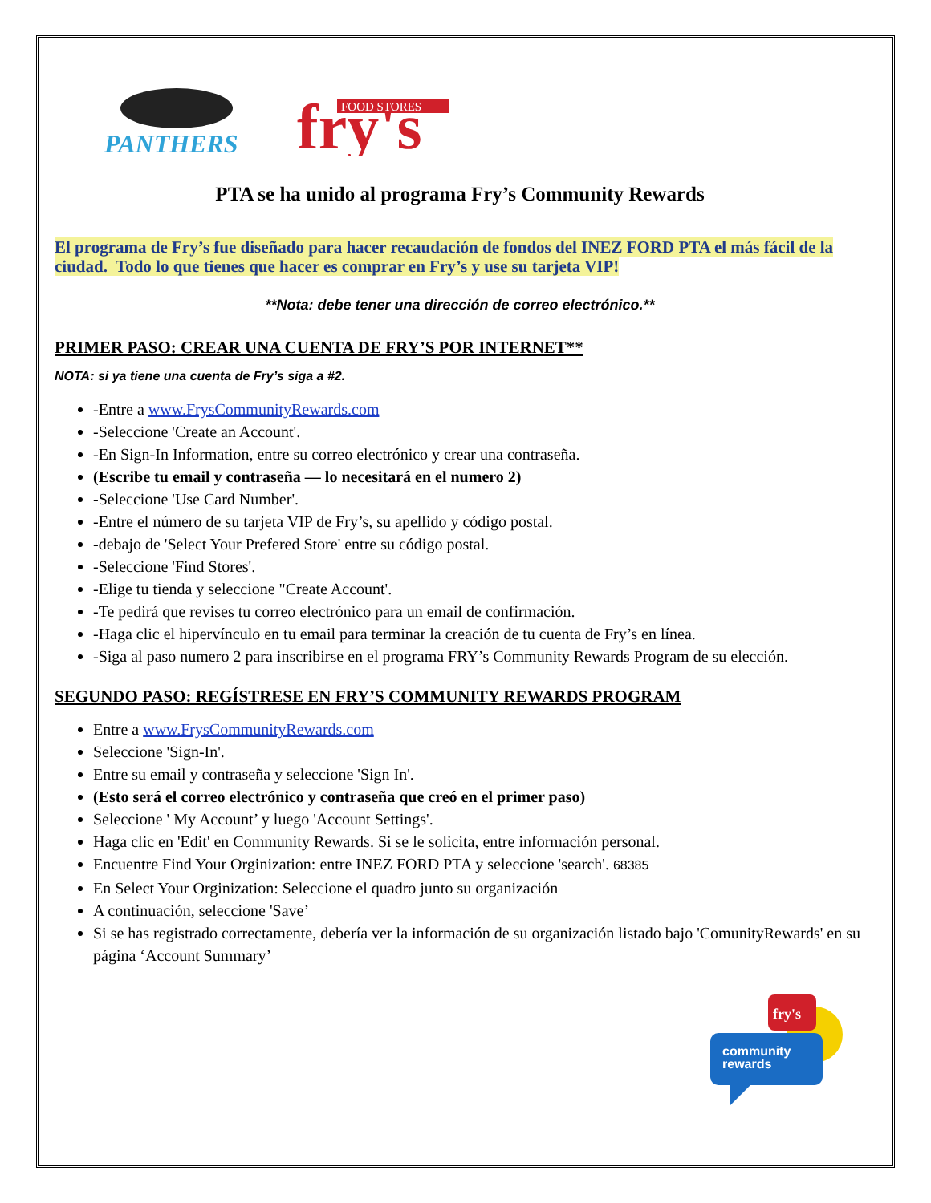PANTHERS
fry's
FOOD STORES
PTA se ha unido al programa Fry’s Community Rewards
El programa de Fry’s fue diseñado para hacer recaudación de fondos del INEZ FORD PTA el más fácil de la ciudad. Todo lo que tienes que hacer es comprar en Fry’s y use su tarjeta VIP!
**Nota: debe tener una dirección de correo electrónico.**
PRIMER PASO: CREAR UNA CUENTA DE FRY’S POR INTERNET**
NOTA: si ya tiene una cuenta de Fry’s siga a #2.
-Entre a www.FrysCommunityRewards.com
-Seleccione 'Create an Account'.
-En Sign-In Information, entre su correo electrónico y crear una contraseña.
(Escribe tu email y contraseña — lo necesitará en el numero 2)
-Seleccione 'Use Card Number'.
-Entre el número de su tarjeta VIP de Fry’s, su apellido y código postal.
-debajo de 'Select Your Prefered Store' entre su código postal.
-Seleccione 'Find Stores'.
-Elige tu tienda y seleccione "Create Account'.
-Te pedirá que revises tu correo electrónico para un email de confirmación.
-Haga clic el hipervínculo en tu email para terminar la creación de tu cuenta de Fry’s en línea.
-Siga al paso numero 2 para inscribirse en el programa FRY’s Community Rewards Program de su elección.
SEGUNDO PASO: REGÍSTRESE EN FRY’S COMMUNITY REWARDS PROGRAM
Entre a www.FrysCommunityRewards.com
Seleccione 'Sign-In'.
Entre su email y contraseña y seleccione 'Sign In'.
(Esto será el correo electrónico y contraseña que creó en el primer paso)
Seleccione ' My Account’ y luego 'Account Settings'.
Haga clic en 'Edit' en Community Rewards. Si se le solicita, entre información personal.
Encuentre Find Your Orginization: entre INEZ FORD PTA y seleccione 'search'. 68385
En Select Your Orginization: Seleccione el quadro junto su organización
A continuación, seleccione 'Save’
Si se has registrado correctamente, debería ver la información de su organización listado bajo 'ComunityRewards' en su página ‘Account Summary’
fry's
community
rewards